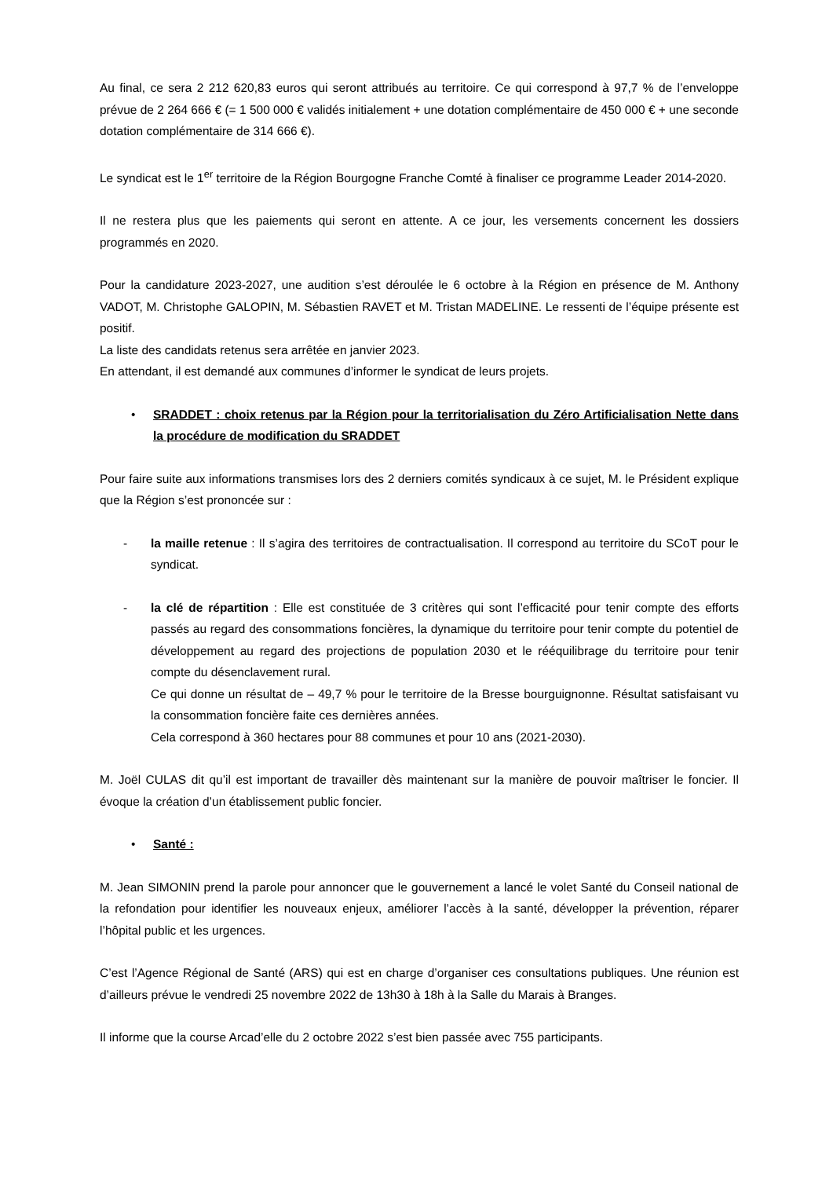Au final, ce sera 2 212 620,83 euros qui seront attribués au territoire. Ce qui correspond à 97,7 % de l’enveloppe prévue de 2 264 666 € (= 1 500 000 € validés initialement + une dotation complémentaire de 450 000 € + une seconde dotation complémentaire de 314 666 €).
Le syndicat est le 1<sup>er</sup> territoire de la Région Bourgogne Franche Comté à finaliser ce programme Leader 2014-2020.
Il ne restera plus que les paiements qui seront en attente. A ce jour, les versements concernent les dossiers programmés en 2020.
Pour la candidature 2023-2027, une audition s’est déroulée le 6 octobre à la Région en présence de M. Anthony VADOT, M. Christophe GALOPIN, M. Sébastien RAVET et M. Tristan MADELINE. Le ressenti de l’équipe présente est positif.
La liste des candidats retenus sera arrêtée en janvier 2023.
En attendant, il est demandé aux communes d’informer le syndicat de leurs projets.
• SRADDET : choix retenus par la Région pour la territorialisation du Zéro Artificialisation Nette dans la procédure de modification du SRADDET
Pour faire suite aux informations transmises lors des 2 derniers comités syndicaux à ce sujet, M. le Président explique que la Région s’est prononcée sur :
- la maille retenue : Il s’agira des territoires de contractualisation. Il correspond au territoire du SCoT pour le syndicat.
- la clé de répartition : Elle est constituée de 3 critères qui sont l’efficacité pour tenir compte des efforts passés au regard des consommations foncières, la dynamique du territoire pour tenir compte du potentiel de développement au regard des projections de population 2030 et le rééquilibrage du territoire pour tenir compte du désenclavement rural.
Ce qui donne un résultat de – 49,7 % pour le territoire de la Bresse bourguignonne. Résultat satisfaisant vu la consommation foncière faite ces dernières années.
Cela correspond à 360 hectares pour 88 communes et pour 10 ans (2021-2030).
M. Joël CULAS dit qu’il est important de travailler dès maintenant sur la manière de pouvoir maîtriser le foncier. Il évoque la création d’un établissement public foncier.
• Santé :
M. Jean SIMONIN prend la parole pour annoncer que le gouvernement a lancé le volet Santé du Conseil national de la refondation pour identifier les nouveaux enjeux, améliorer l’accès à la santé, développer la prévention, réparer l’hôpital public et les urgences.
C’est l’Agence Régional de Santé (ARS) qui est en charge d’organiser ces consultations publiques. Une réunion est d’ailleurs prévue le vendredi 25 novembre 2022 de 13h30 à 18h à la Salle du Marais à Branges.
Il informe que la course Arcad’elle du 2 octobre 2022 s’est bien passée avec 755 participants.